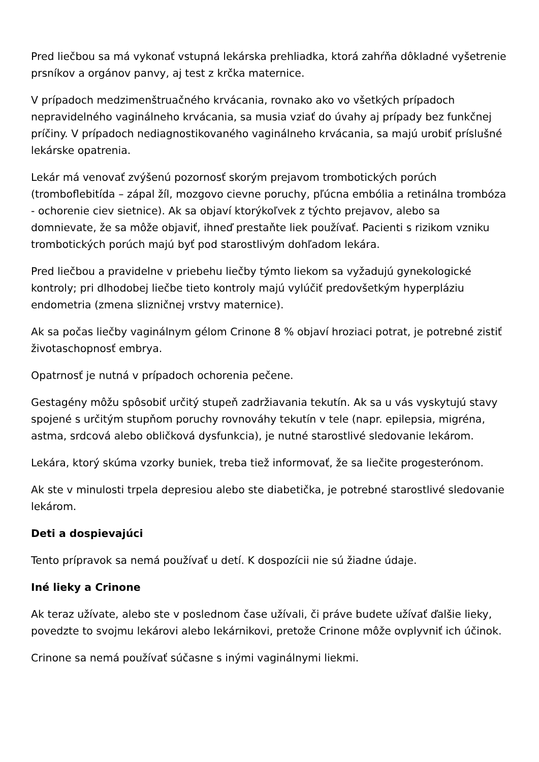Pred liečbou sa má vykonať vstupná lekárska prehliadka, ktorá zahŕňa dôkladné vyšetrenie prsníkov a orgánov panvy, aj test z krčka maternice.
V prípadoch medzimenštruačného krvácania, rovnako ako vo všetkých prípadoch nepravidelného vaginálneho krvácania, sa musia vziať do úvahy aj prípady bez funkčnej príčiny. V prípadoch nediagnostikovaného vaginálneho krvácania, sa majú urobiť príslušné lekárske opatrenia.
Lekár má venovať zvýšenú pozornosť skorým prejavom trombotických porúch (tromboflebitída – zápal žíl, mozgovo cievne poruchy, pľúcna embólia a retinálna trombóza - ochorenie ciev sietnice). Ak sa objaví ktorýkoľvek z týchto prejavov, alebo sa domnievate, že sa môže objaviť, ihneď prestaňte liek používať. Pacienti s rizikom vzniku trombotických porúch majú byť pod starostlivým dohľadom lekára.
Pred liečbou a pravidelne v priebehu liečby týmto liekom sa vyžadujú gynekologické kontroly; pri dlhodobej liečbe tieto kontroly majú vylúčiť predovšetkým hyperpláziu endometria (zmena slizničnej vrstvy maternice).
Ak sa počas liečby vaginálnym gélom Crinone 8 % objaví hroziaci potrat, je potrebné zistiť životaschopnosť embrya.
Opatrnosť je nutná v prípadoch ochorenia pečene.
Gestagény môžu spôsobiť určitý stupeň zadržiavania tekutín. Ak sa u vás vyskytujú stavy spojené s určitým stupňom poruchy rovnováhy tekutín v tele (napr. epilepsia, migréna, astma, srdcová alebo obličková dysfunkcia), je nutné starostlivé sledovanie lekárom.
Lekára, ktorý skúma vzorky buniek, treba tiež informovať, že sa liečite progesterónom.
Ak ste v minulosti trpela depresiou alebo ste diabetička, je potrebné starostlivé sledovanie lekárom.
Deti a dospievajúci
Tento prípravok sa nemá používať u detí. K dospozícii nie sú žiadne údaje.
Iné lieky a Crinone
Ak teraz užívate, alebo ste v poslednom čase užívali, či práve budete užívať ďalšie lieky, povedzte to svojmu lekárovi alebo lekárnikovi, pretože Crinone môže ovplyvniť ich účinok.
Crinone sa nemá používať súčasne s inými vaginálnymi liekmi.